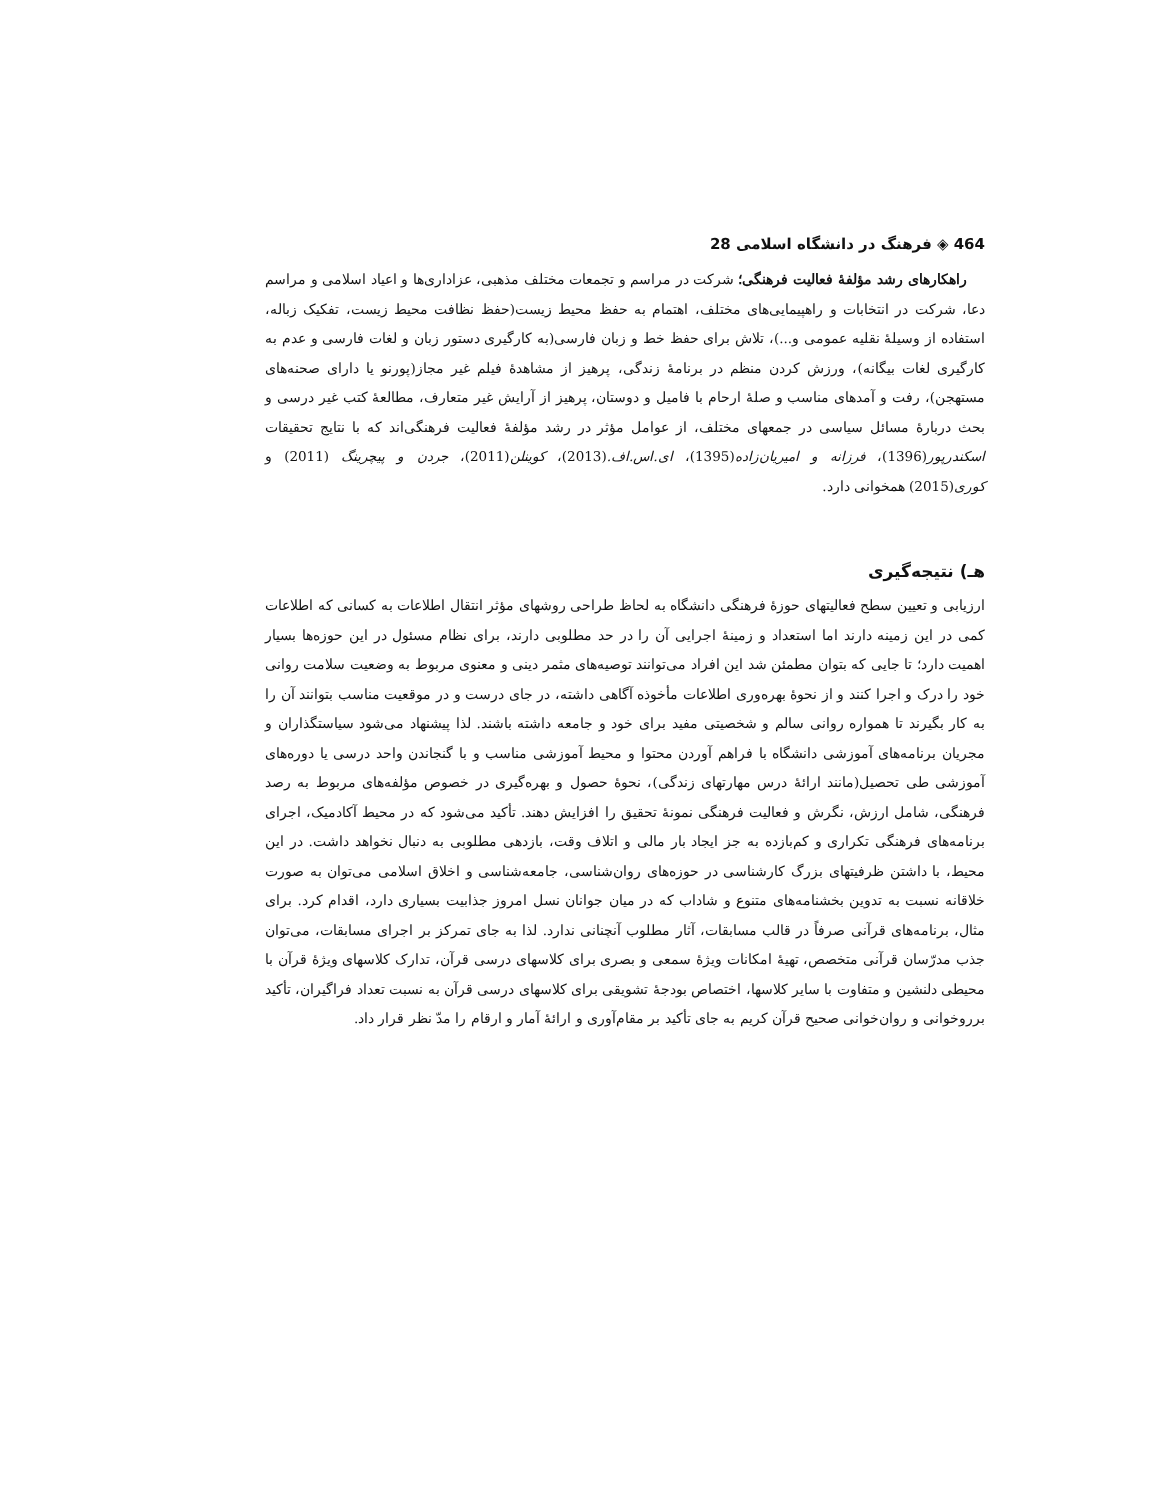464 ◈ فرهنگ در دانشگاه اسلامی 28
راهکارهای رشد مؤلفهٔ فعالیت فرهنگی؛ شرکت در مراسم و تجمعات مختلف مذهبی، عزاداری‌ها و اعیاد اسلامی و مراسم دعا، شرکت در انتخابات و راهپیمایی‌های مختلف، اهتمام به حفظ محیط زیست(حفظ نظافت محیط زیست، تفکیک زباله، استفاده از وسیلهٔ نقلیه عمومی و...)، تلاش برای حفظ خط و زبان فارسی(به کارگیری دستور زبان و لغات فارسی و عدم به کارگیری لغات بیگانه)، ورزش کردن منظم در برنامهٔ زندگی، پرهیز از مشاهدهٔ فیلم غیر مجاز(پورنو یا دارای صحنه‌های مستهجن)، رفت و آمدهای مناسب و صلهٔ ارحام با فامیل و دوستان، پرهیز از آرایش غیر متعارف، مطالعهٔ کتب غیر درسی و بحث دربارهٔ مسائل سیاسی در جمعهای مختلف، از عوامل مؤثر در رشد مؤلفهٔ فعالیت فرهنگی‌اند که با نتایج تحقیقات اسکندرپور(1396)، فرزانه و امیریان‌زاده(1395)، ای.اس.اف.(2013)، کوینلن(2011)، جردن و پیچرینگ (2011) و کوری(2015) همخوانی دارد.
هـ) نتیجه‌گیری
ارزیابی و تعیین سطح فعالیتهای حوزهٔ فرهنگی دانشگاه به لحاظ طراحی روشهای مؤثر انتقال اطلاعات به کسانی که اطلاعات کمی در این زمینه دارند اما استعداد و زمینهٔ اجرایی آن را در حد مطلوبی دارند، برای نظام مسئول در این حوزه‌ها بسیار اهمیت دارد؛ تا جایی که بتوان مطمئن شد این افراد می‌توانند توصیه‌های مثمر دینی و معنوی مربوط به وضعیت سلامت روانی خود را درک و اجرا کنند و از نحوهٔ بهره‌وری اطلاعات مأخوذه آگاهی داشته، در جای درست و در موقعیت مناسب بتوانند آن را به کار بگیرند تا همواره روانی سالم و شخصیتی مفید برای خود و جامعه داشته باشند. لذا پیشنهاد می‌شود سیاستگذاران و مجریان برنامه‌های آموزشی دانشگاه با فراهم آوردن محتوا و محیط آموزشی مناسب و با گنجاندن واحد درسی یا دوره‌های آموزشی طی تحصیل(مانند ارائهٔ درس مهارتهای زندگی)، نحوهٔ حصول و بهره‌گیری در خصوص مؤلفه‌های مربوط به رصد فرهنگی، شامل ارزش، نگرش و فعالیت فرهنگی نمونهٔ تحقیق را افزایش دهند. تأکید می‌شود که در محیط آکادمیک، اجرای برنامه‌های فرهنگی تکراری و کم‌بازده به جز ایجاد بار مالی و اتلاف وقت، بازدهی مطلوبی به دنبال نخواهد داشت. در این محیط، با داشتن ظرفیتهای بزرگ کارشناسی در حوزه‌های روان‌شناسی، جامعه‌شناسی و اخلاق اسلامی می‌توان به صورت خلاقانه نسبت به تدوین بخشنامه‌های متنوع و شاداب که در میان جوانان نسل امروز جذابیت بسیاری دارد، اقدام کرد. برای مثال، برنامه‌های قرآنی صرفاً در قالب مسابقات، آثار مطلوب آنچنانی ندارد. لذا به جای تمرکز بر اجرای مسابقات، می‌توان جذب مدرّسان قرآنی متخصص، تهیهٔ امکانات ویژهٔ سمعی و بصری برای کلاسهای درسی قرآن، تدارک کلاسهای ویژهٔ قرآن با محیطی دلنشین و متفاوت با سایر کلاسها، اختصاص بودجهٔ تشویقی برای کلاسهای درسی قرآن به نسبت تعداد فراگیران، تأکید برروخوانی و روان‌خوانی صحیح قرآن کریم به جای تأکید بر مقام‌آوری و ارائهٔ آمار و ارقام را مدّ نظر قرار داد.